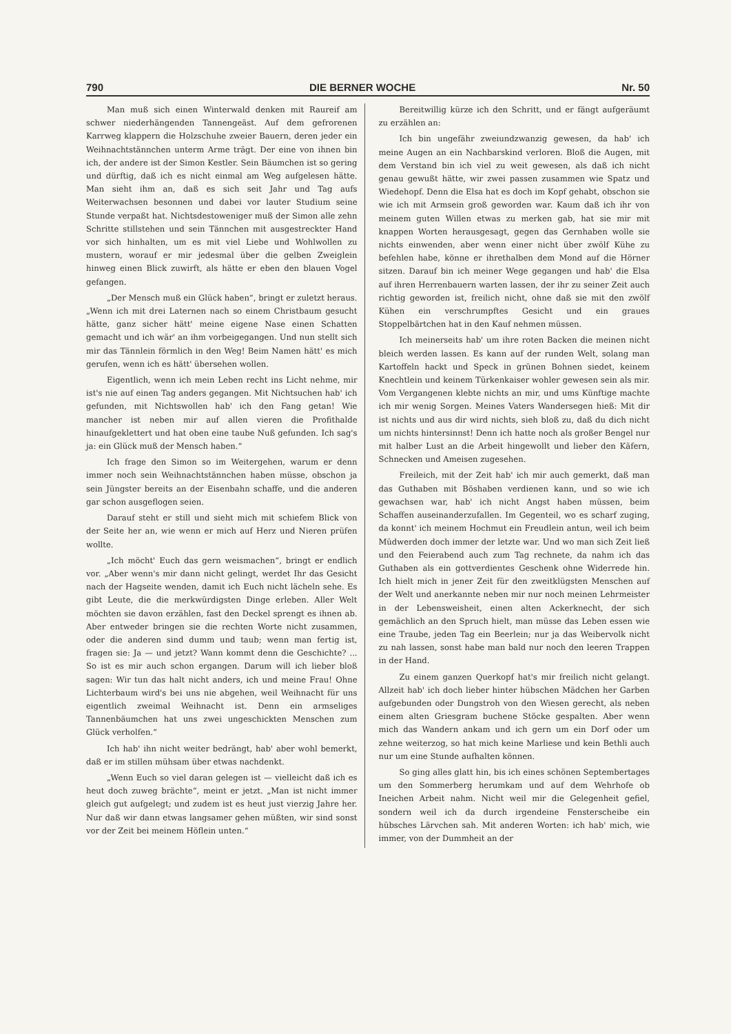790 DIE BERNER WOCHE Nr. 50
Man muß sich einen Winterwald denken mit Raureif am schwer niederhängenden Tannengeäst. Auf dem gefrorenen Karrweg klappern die Holzschuhe zweier Bauern, deren jeder ein Weihnachtstännchen unterm Arme trägt. Der eine von ihnen bin ich, der andere ist der Simon Kestler. Sein Bäumchen ist so gering und dürftig, daß ich es nicht einmal am Weg aufgelesen hätte. Man sieht ihm an, daß es sich seit Jahr und Tag aufs Weiterwachsen besonnen und dabei vor lauter Studium seine Stunde verpaßt hat. Nichtsdestoweniger muß der Simon alle zehn Schritte stillstehen und sein Tännchen mit ausgestreckter Hand vor sich hinhalten, um es mit viel Liebe und Wohlwollen zu mustern, worauf er mir jedesmal über die gelben Zweiglein hinweg einen Blick zuwirft, als hätte er eben den blauen Vogel gefangen.
„Der Mensch muß ein Glück haben“, bringt er zuletzt heraus. „Wenn ich mit drei Laternen nach so einem Christbaum gesucht hätte, ganz sicher hätt' meine eigene Nase einen Schatten gemacht und ich wär' an ihm vorbeigegangen. Und nun stellt sich mir das Tännlein förmlich in den Weg! Beim Namen hätt' es mich gerufen, wenn ich es hätt' übersehen wollen.
Eigentlich, wenn ich mein Leben recht ins Licht nehme, mir ist's nie auf einen Tag anders gegangen. Mit Nichtsuchen hab' ich gefunden, mit Nichtswollen hab' ich den Fang getan! Wie mancher ist neben mir auf allen vieren die Profithalde hinaufgeklettert und hat oben eine taube Nuß gefunden. Ich sag's ja: ein Glück muß der Mensch haben.“
Ich frage den Simon so im Weitergehen, warum er denn immer noch sein Weihnachtstännchen haben müsse, obschon ja sein Jüngster bereits an der Eisenbahn schaffe, und die anderen gar schon ausgeflogen seien.
Darauf steht er still und sieht mich mit schiefem Blick von der Seite her an, wie wenn er mich auf Herz und Nieren prüfen wollte.
„Ich möcht' Euch das gern weismachen“, bringt er endlich vor. „Aber wenn's mir dann nicht gelingt, werdet Ihr das Gesicht nach der Hagseite wenden, damit ich Euch nicht lächeln sehe. Es gibt Leute, die die merkwürdigsten Dinge erleben. Aller Welt möchten sie davon erzählen, fast den Deckel sprengt es ihnen ab. Aber entweder bringen sie die rechten Worte nicht zusammen, oder die anderen sind dumm und taub; wenn man fertig ist, fragen sie: Ja — und jetzt? Wann kommt denn die Geschichte? ... So ist es mir auch schon ergangen. Darum will ich lieber bloß sagen: Wir tun das halt nicht anders, ich und meine Frau! Ohne Lichterbaum wird's bei uns nie abgehen, weil Weihnacht für uns eigentlich zweimal Weihnacht ist. Denn ein armseliges Tannenbäumchen hat uns zwei ungeschickten Menschen zum Glück verholfen.“
Ich hab' ihn nicht weiter bedrängt, hab' aber wohl bemerkt, daß er im stillen mühsam über etwas nachdenkt.
„Wenn Euch so viel daran gelegen ist — vielleicht daß ich es heut doch zuweg brächte“, meint er jetzt. „Man ist nicht immer gleich gut aufgelegt; und zudem ist es heut just vierzig Jahre her. Nur daß wir dann etwas langsamer gehen müßten, wir sind sonst vor der Zeit bei meinem Höflein unten.“
Bereitwillig kürze ich den Schritt, und er fängt aufgeräumt zu erzählen an:
Ich bin ungefähr zweiundzwanzig gewesen, da hab' ich meine Augen an ein Nachbarskind verloren. Bloß die Augen, mit dem Verstand bin ich viel zu weit gewesen, als daß ich nicht genau gewußt hätte, wir zwei passen zusammen wie Spatz und Wiedehopf. Denn die Elsa hat es doch im Kopf gehabt, obschon sie wie ich mit Armsein groß geworden war. Kaum daß ich ihr von meinem guten Willen etwas zu merken gab, hat sie mir mit knappen Worten herausgesagt, gegen das Gernhaben wolle sie nichts einwenden, aber wenn einer nicht über zwölf Kühe zu befehlen habe, könne er ihrethalben dem Mond auf die Hörner sitzen. Darauf bin ich meiner Wege gegangen und hab' die Elsa auf ihren Herrenbauern warten lassen, der ihr zu seiner Zeit auch richtig geworden ist, freilich nicht, ohne daß sie mit den zwölf Kühen ein verschrumpftes Gesicht und ein graues Stoppelbärtchen hat in den Kauf nehmen müssen.
Ich meinerseits hab' um ihre roten Backen die meinen nicht bleich werden lassen. Es kann auf der runden Welt, solang man Kartoffeln hackt und Speck in grünen Bohnen siedet, keinem Knechtlein und keinem Türkenkaiser wohler gewesen sein als mir. Vom Vergangenen klebte nichts an mir, und ums Künftige machte ich mir wenig Sorgen. Meines Vaters Wandersegen hieß: Mit dir ist nichts und aus dir wird nichts, sieh bloß zu, daß du dich nicht um nichts hintersinnst! Denn ich hatte noch als großer Bengel nur mit halber Lust an die Arbeit hingewollt und lieber den Käfern, Schnecken und Ameisen zugesehen.
Freileich, mit der Zeit hab' ich mir auch gemerkt, daß man das Guthaben mit Böshaben verdienen kann, und so wie ich gewachsen war, hab' ich nicht Angst haben müssen, beim Schaffen auseinanderzufallen. Im Gegenteil, wo es scharf zuging, da konnt' ich meinem Hochmut ein Freudlein antun, weil ich beim Müdwerden doch immer der letzte war. Und wo man sich Zeit ließ und den Feierabend auch zum Tag rechnete, da nahm ich das Guthaben als ein gottverdientes Geschenk ohne Widerrede hin. Ich hielt mich in jener Zeit für den zweitklügsten Menschen auf der Welt und anerkannte neben mir nur noch meinen Lehrmeister in der Lebensweisheit, einen alten Ackerknecht, der sich gemächlich an den Spruch hielt, man müsse das Leben essen wie eine Traube, jeden Tag ein Beerlein; nur ja das Weibervolk nicht zu nah lassen, sonst habe man bald nur noch den leeren Trappen in der Hand.
Zu einem ganzen Querkopf hat's mir freilich nicht gelangt. Allzeit hab' ich doch lieber hinter hübschen Mädchen her Garben aufgebunden oder Dungstroh von den Wiesen gerecht, als neben einem alten Griesgram buchene Stöcke gespalten. Aber wenn mich das Wandern ankam und ich gern um ein Dorf oder um zehne weiterzog, so hat mich keine Marliese und kein Bethli auch nur um eine Stunde aufhalten können.
So ging alles glatt hin, bis ich eines schönen Septembertages um den Sommerberg herumkam und auf dem Wehrhofe ob Ineichen Arbeit nahm. Nicht weil mir die Gelegenheit gefiel, sondern weil ich da durch irgendeine Fensterscheibe ein hübsches Lärvchen sah. Mit anderen Worten: ich hab' mich, wie immer, von der Dummheit an der